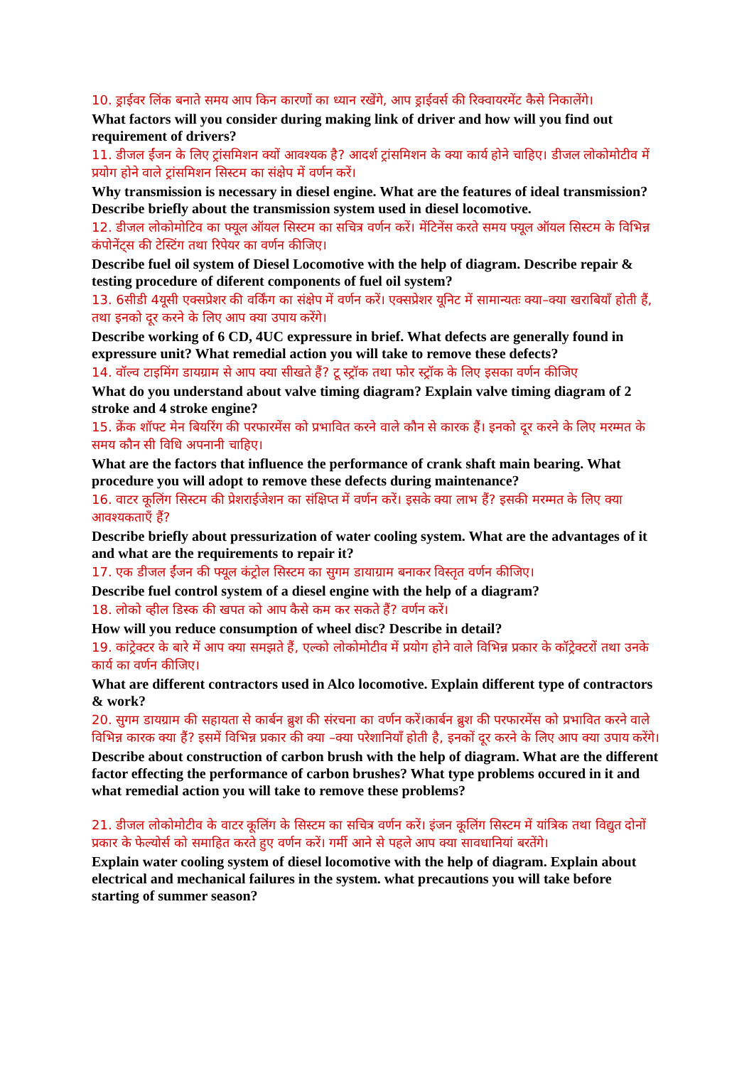10. ड्राईवर लिंक बनाते समय आप किन कारणों का ध्यान रखेंगे, आप ड्राईवर्स की रिक्वायरमेंट कैसे निकालेंगे।
What factors will you consider during making link of driver and how will you find out requirement of drivers?
11. डीजल ईंजन के लिए ट्रांसमिशन क्यों आवश्यक है? आदर्श ट्रांसमिशन के क्या कार्य होने चाहिए। डीजल लोकोमोटीव में प्रयोग होने वाले ट्रांसमिशन सिस्टम का संक्षेप में वर्णन करें।
Why transmission is necessary in diesel engine. What are the features of ideal transmission? Describe briefly about the transmission system used in diesel locomotive.
12. डीजल लोकोमोटिव का फ्यूल ऑयल सिस्टम का सचित्र वर्णन करें। मेंटिनेंस करते समय फ्यूल ऑयल सिस्टम के विभिन्न कंपोनेंट्स की टेस्टिंग तथा रिपेयर का वर्णन कीजिए।
Describe fuel oil system of Diesel Locomotive with the help of diagram. Describe repair & testing procedure of diferent components of fuel oil system?
13. 6सीडी 4यूसी एक्सप्रेशर की वर्किंग का संक्षेप में वर्णन करें। एक्सप्रेशर यूनिट में सामान्यतः क्या–क्या खराबियाँ होती हैं, तथा इनको दूर करने के लिए आप क्या उपाय करेंगे।
Describe working of 6 CD, 4UC expressure in brief. What defects are generally found in expressure unit? What remedial action you will take to remove these defects?
14. वॉल्व टाइमिंग डायग्राम से आप क्या सीखते हैं? टू स्ट्रॉक तथा फोर स्ट्रॉक के लिए इसका वर्णन कीजिए
What do you understand about valve timing diagram? Explain valve timing diagram of 2 stroke and 4 stroke engine?
15. क्रेंक शॉफ्ट मेन बियरिंग की परफारमेंस को प्रभावित करने वाले कौन से कारक हैं। इनको दूर करने के लिए मरम्मत के समय कौन सी विधि अपनानी चाहिए।
What are the factors that influence the performance of crank shaft main bearing. What procedure you will adopt to remove these defects during maintenance?
16. वाटर कूलिंग सिस्टम की प्रेशराईजेशन का संक्षिप्त में वर्णन करें। इसके क्या लाभ हैं? इसकी मरम्मत के लिए क्या आवश्यकताएँ हैं?
Describe briefly about pressurization of water cooling system. What are the advantages of it and what are the requirements to repair it?
17. एक डीजल ईंजन की फ्यूल कंट्रोल सिस्टम का सुगम डायाग्राम बनाकर विस्तृत वर्णन कीजिए।
Describe fuel control system of a diesel engine with the help of a diagram?
18. लोको व्हील डिस्क की खपत को आप कैसे कम कर सकते हैं? वर्णन करें।
How will you reduce consumption of wheel disc? Describe in detail?
19. कांट्रेक्टर के बारे में आप क्या समझते हैं, एल्को लोकोमोटीव में प्रयोग होने वाले विभिन्न प्रकार के कॉट्रेक्टरों तथा उनके कार्य का वर्णन कीजिए।
What are different contractors used in Alco locomotive. Explain different type of contractors & work?
20. सुगम डायग्राम की सहायता से कार्बन ब्रुश की संरचना का वर्णन करें।कार्बन ब्रुश की परफारमेंस को प्रभावित करने वाले विभिन्न कारक क्या हैं? इसमें विभिन्न प्रकार की क्या –क्या परेशानियाँ होती है, इनकों दूर करने के लिए आप क्या उपाय करेंगे।
Describe about construction of carbon brush with the help of diagram. What are the different factor effecting the performance of carbon brushes? What type problems occured in it and what remedial action you will take to remove these problems?
21. डीजल लोकोमोटीव के वाटर कूलिंग के सिस्टम का सचित्र वर्णन करें। इंजन कूलिंग सिस्टम में यांत्रिक तथा विद्युत दोनों प्रकार के फेल्योर्स को समाहित करते हुए वर्णन करें। गर्मी आने से पहले आप क्या सावधानियां बरतेंगे।
Explain water cooling system of diesel locomotive with the help of diagram. Explain about electrical and mechanical failures in the system. what precautions you will take before starting of summer season?